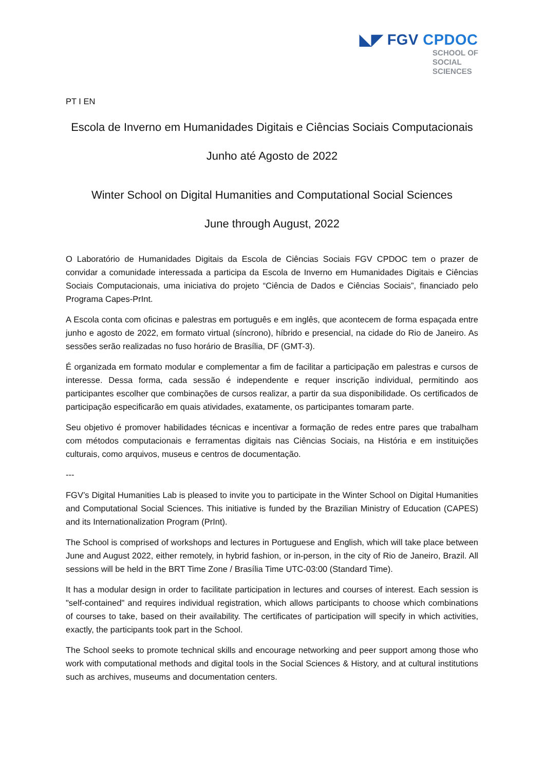◣◤ FGV CPDOC
SCHOOL OF
SOCIAL
SCIENCES
PT I EN
Escola de Inverno em Humanidades Digitais e Ciências Sociais Computacionais
Junho até Agosto de 2022
Winter School on Digital Humanities and Computational Social Sciences
June through August, 2022
O Laboratório de Humanidades Digitais da Escola de Ciências Sociais FGV CPDOC tem o prazer de convidar a comunidade interessada a participa da Escola de Inverno em Humanidades Digitais e Ciências Sociais Computacionais, uma iniciativa do projeto “Ciência de Dados e Ciências Sociais”, financiado pelo Programa Capes-PrInt.
A Escola conta com oficinas e palestras em português e em inglês, que acontecem de forma espaçada entre junho e agosto de 2022, em formato virtual (síncrono), híbrido e presencial, na cidade do Rio de Janeiro. As sessões serão realizadas no fuso horário de Brasília, DF (GMT-3).
É organizada em formato modular e complementar a fim de facilitar a participação em palestras e cursos de interesse. Dessa forma, cada sessão é independente e requer inscrição individual, permitindo aos participantes escolher que combinações de cursos realizar, a partir da sua disponibilidade. Os certificados de participação especificarão em quais atividades, exatamente, os participantes tomaram parte.
Seu objetivo é promover habilidades técnicas e incentivar a formação de redes entre pares que trabalham com métodos computacionais e ferramentas digitais nas Ciências Sociais, na História e em instituições culturais, como arquivos, museus e centros de documentação.
---
FGV’s Digital Humanities Lab is pleased to invite you to participate in the Winter School on Digital Humanities and Computational Social Sciences. This initiative is funded by the Brazilian Ministry of Education (CAPES) and its Internationalization Program (PrInt).
The School is comprised of workshops and lectures in Portuguese and English, which will take place between June and August 2022, either remotely, in hybrid fashion, or in-person, in the city of Rio de Janeiro, Brazil. All sessions will be held in the BRT Time Zone / Brasília Time UTC-03:00 (Standard Time).
It has a modular design in order to facilitate participation in lectures and courses of interest. Each session is "self-contained" and requires individual registration, which allows participants to choose which combinations of courses to take, based on their availability. The certificates of participation will specify in which activities, exactly, the participants took part in the School.
The School seeks to promote technical skills and encourage networking and peer support among those who work with computational methods and digital tools in the Social Sciences & History, and at cultural institutions such as archives, museums and documentation centers.